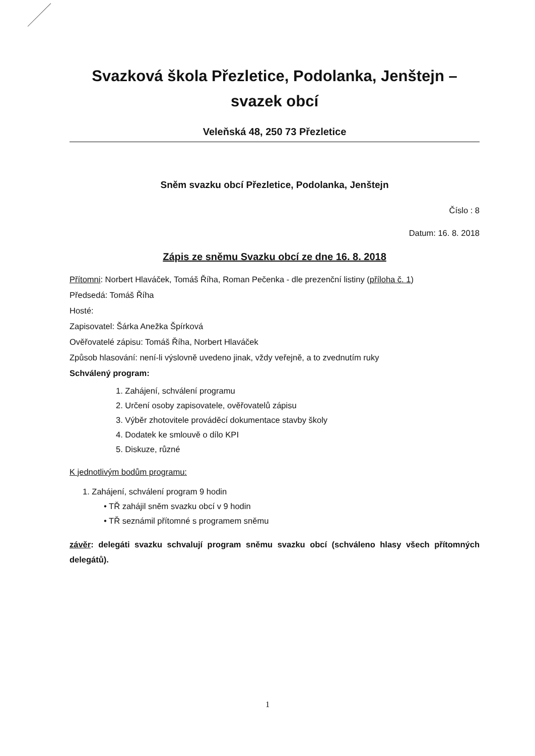Svazková škola Přezletice, Podolanka, Jenštejn –
svazek obcí
Veleňská 48, 250 73 Přezletice
Sněm svazku obcí Přezletice, Podolanka, Jenštejn
Číslo : 8
Datum: 16. 8. 2018
Zápis ze sněmu Svazku obcí ze dne 16. 8. 2018
Přítomni: Norbert Hlaváček, Tomáš Říha, Roman Pečenka - dle prezenční listiny (příloha č. 1)
Předsedá: Tomáš Říha
Hosté:
Zapisovatel: Šárka Anežka Špírková
Ověřovatelé zápisu: Tomáš Říha, Norbert Hlaváček
Způsob hlasování: není-li výslovně uvedeno jinak, vždy veřejně, a to zvednutím ruky
Schválený program:
1. Zahájení, schválení programu
2. Určení osoby zapisovatele, ověřovatelů zápisu
3. Výběr zhotovitele prováděcí dokumentace stavby školy
4. Dodatek ke smlouvě o dílo KPI
5. Diskuze, různé
K jednotlivým bodům programu:
1. Zahájení, schválení program 9 hodin
• TŘ zahájil sněm svazku obcí v 9 hodin
• TŘ seznámil přítomné s programem sněmu
závěr: delegáti svazku schvalují program sněmu svazku obcí (schváleno hlasy všech přítomných delegátů).
1